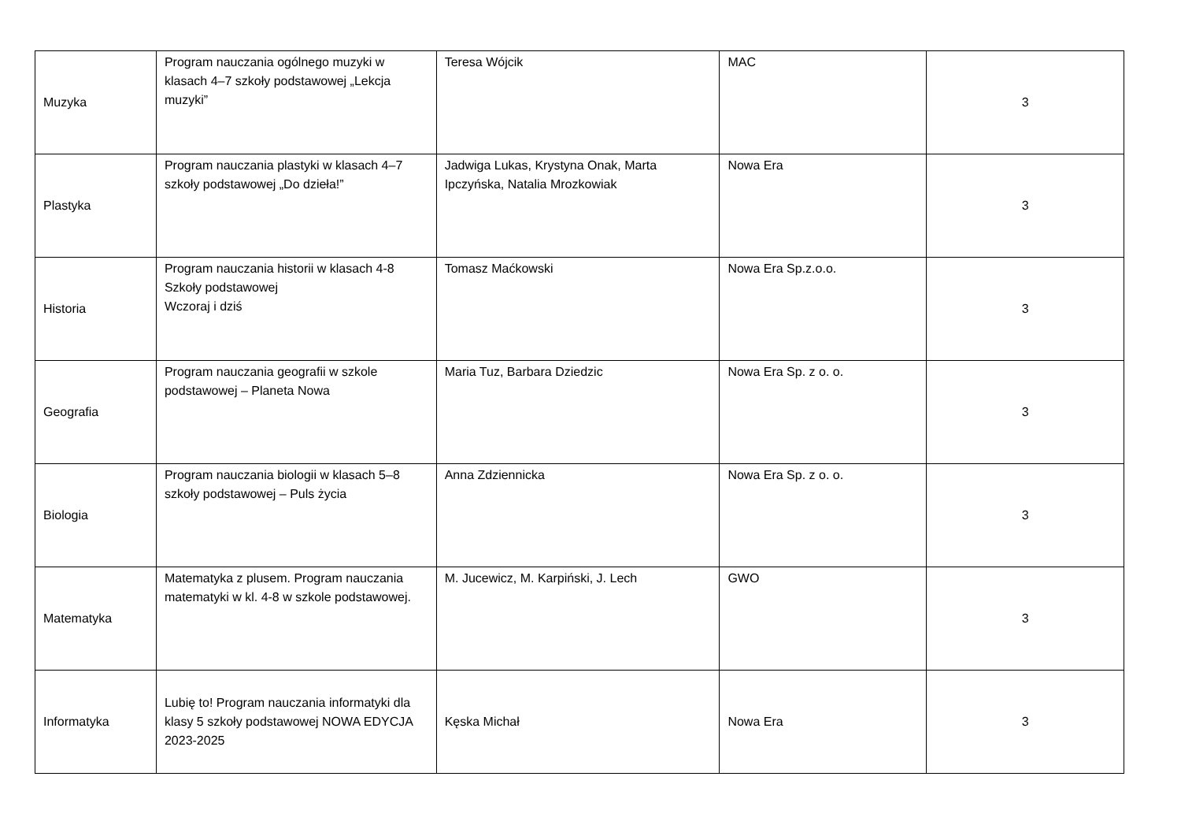| Muzyka | Program nauczania ogólnego muzyki w klasach 4–7 szkoły podstawowej „Lekcja muzyki” | Teresa Wójcik | MAC | 3 |
| Plastyka | Program nauczania plastyki w klasach 4–7 szkoły podstawowej „Do dzieła!” | Jadwiga Lukas, Krystyna Onak, Marta Ipczyńska, Natalia Mrozkowiak | Nowa Era | 3 |
| Historia | Program nauczania historii w klasach 4-8 Szkoły podstawowej Wczoraj i dziś | Tomasz Maćkowski | Nowa Era Sp.z.o.o. | 3 |
| Geografia | Program nauczania geografii w szkole podstawowej – Planeta Nowa | Maria Tuz, Barbara Dziedzic | Nowa Era Sp. z o. o. | 3 |
| Biologia | Program nauczania biologii w klasach 5–8 szkoły podstawowej – Puls życia | Anna Zdziennicka | Nowa Era Sp. z o. o. | 3 |
| Matematyka | Matematyka z plusem. Program nauczania matematyki w kl. 4-8 w szkole podstawowej. | M. Jucewicz, M. Karpiński, J. Lech | GWO | 3 |
| Informatyka | Lubię to! Program nauczania informatyki dla klasy 5 szkoły podstawowej NOWA EDYCJA 2023-2025 | Kęska Michał | Nowa Era | 3 |